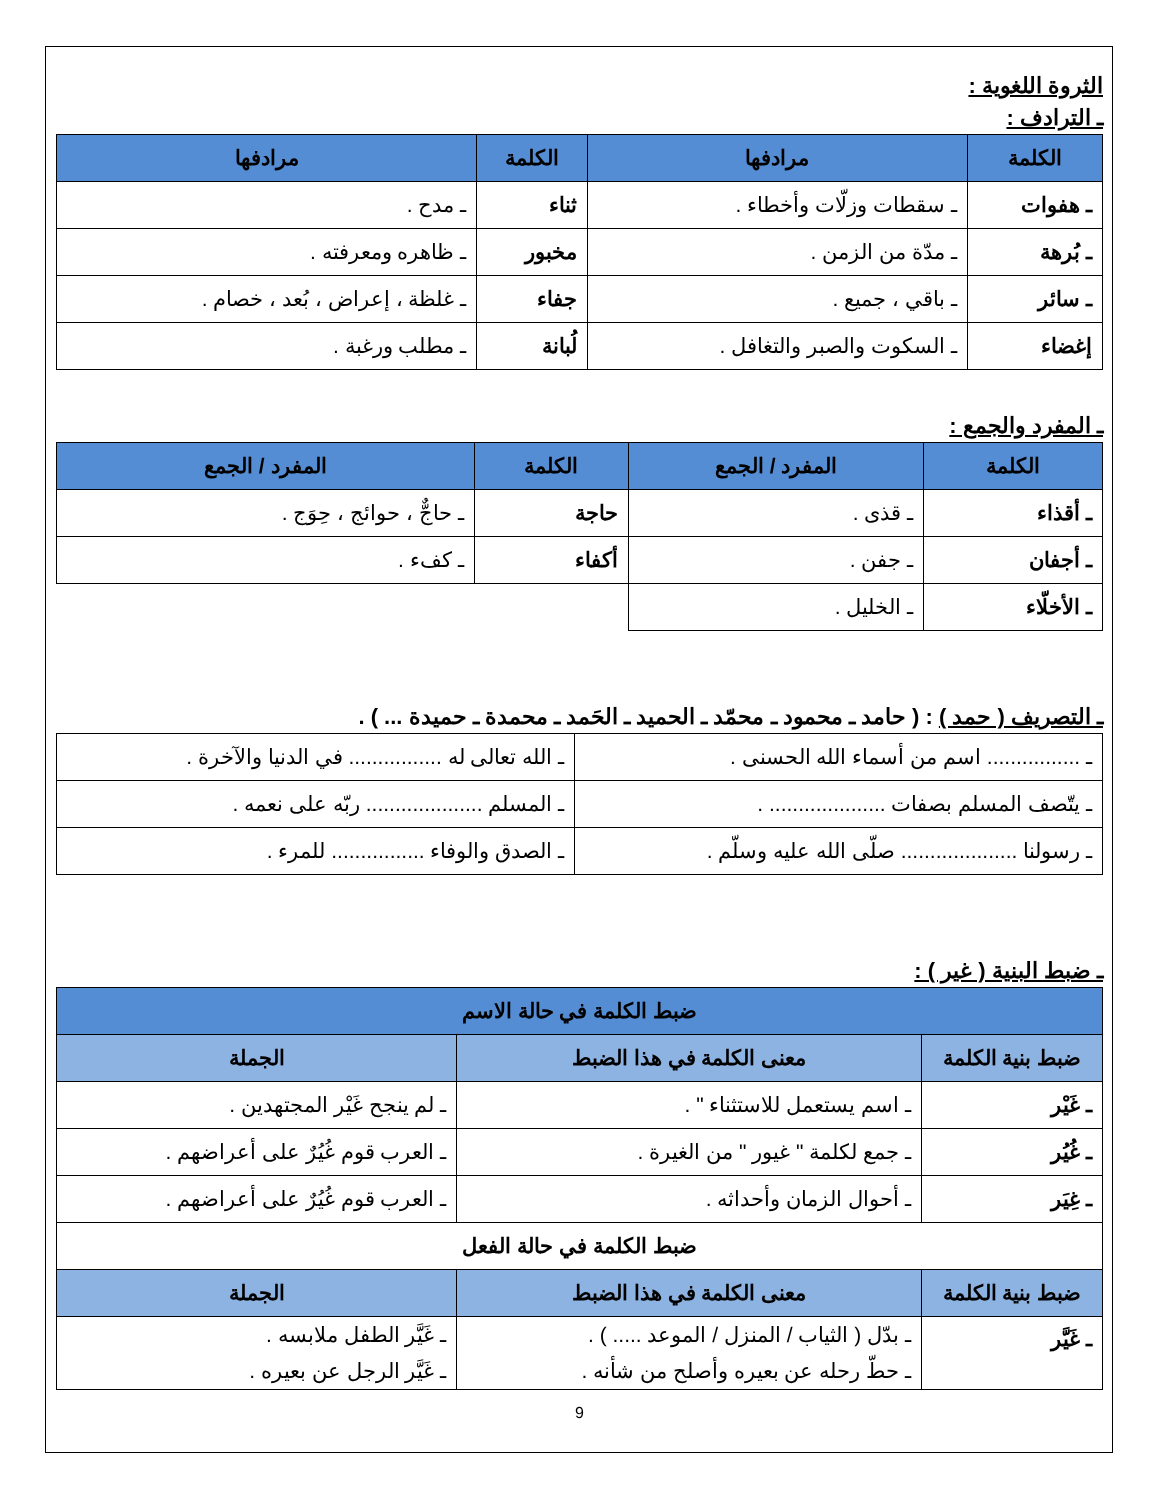الثروة اللغوية :
ـ الترادف :
| الكلمة | مرادفها | الكلمة | مرادفها |
| --- | --- | --- | --- |
| ـ هفوات | ـ سقطات وزلّات وأخطاء . | ثناء | ـ مدح . |
| ـ بُرهة | ـ مدّة من الزمن . | مخبور | ـ ظاهره ومعرفته . |
| ـ سائر | ـ باقي ، جميع . | جفاء | ـ غلظة ، إعراض ، بُعد ، خصام . |
| إغضاء | ـ السكوت والصبر والتغافل . | لُبانة | ـ مطلب ورغبة . |
ـ المفرد والجمع :
| الكلمة | المفرد / الجمع | الكلمة | المفرد / الجمع |
| --- | --- | --- | --- |
| ـ أقذاء | ـ قذى . | حاجة | ـ حاجٌّ ، حوائج ، حِوَج . |
| ـ أجفان | ـ جفن . | أكفاء | ـ كفء . |
| ـ الأخلّاء | ـ الخليل . | | |
ـ التصريف ( حمد ) : ( حامد ـ محمود ـ محمّد ـ الحميد ـ الحَمد ـ محمدة ـ حميدة ... ) .
| ـ ................ اسم من أسماء الله الحسنى . | ـ الله تعالى له ................ في الدنيا والآخرة . |
| ـ يتّصف المسلم بصفات .................... . | ـ المسلم .................... ربّه على نعمه . |
| ـ رسولنا .................... صلّى الله عليه وسلّم . | ـ الصدق والوفاء ................ للمرء . |
ـ ضبط البنية ( غير ) :
| ضبط الكلمة في حالة الاسم | | |
| --- | --- | --- |
| ضبط بنية الكلمة | معنى الكلمة في هذا الضبط | الجملة |
| ـ غَيْر | ـ اسم يستعمل للاستثناء " . | ـ لم ينجح غَيْر المجتهدين . |
| ـ غُيُر | ـ جمع لكلمة " غيور " من الغيرة . | ـ العرب قوم غُيُرٌ على أعراضهم . |
| ـ غِيَر | ـ أحوال الزمان وأحداثه . | ـ العرب قوم غُيُرٌ على أعراضهم . |
| ضبط الكلمة في حالة الفعل | | |
| ضبط بنية الكلمة | معنى الكلمة في هذا الضبط | الجملة |
| ـ غَيَّر | ـ بدّل ( الثياب / المنزل / الموعد ..... ) . ـ حطّ رحله عن بعيره وأصلح من شأنه . | ـ غَيَّر الطفل ملابسه . ـ غَيَّر الرجل عن بعيره . |
9